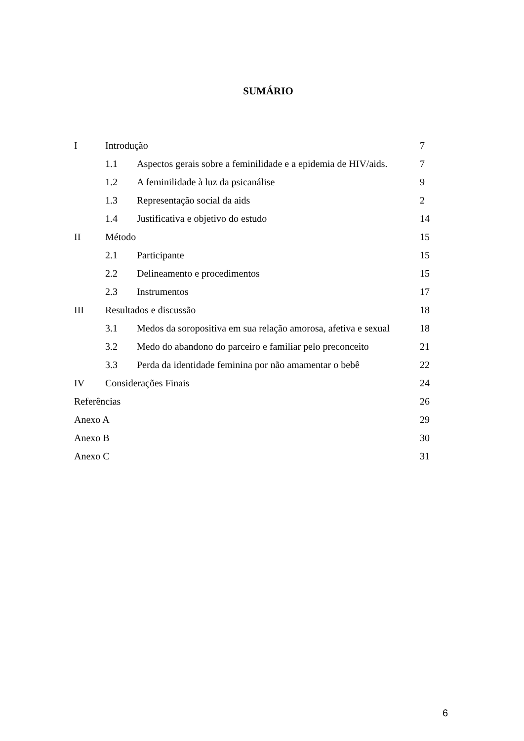SUMÁRIO
| I | Introdução | | 7 |
| | 1.1 | Aspectos gerais sobre a feminilidade e a epidemia de HIV/aids. | 7 |
| | 1.2 | A feminilidade à luz da psicanálise | 9 |
| | 1.3 | Representação social da aids | 2 |
| | 1.4 | Justificativa e objetivo do estudo | 14 |
| II | Método | | 15 |
| | 2.1 | Participante | 15 |
| | 2.2 | Delineamento e procedimentos | 15 |
| | 2.3 | Instrumentos | 17 |
| III | Resultados e discussão | | 18 |
| | 3.1 | Medos da soropositiva em sua relação amorosa, afetiva e sexual | 18 |
| | 3.2 | Medo do abandono do parceiro e familiar pelo preconceito | 21 |
| | 3.3 | Perda da identidade feminina por não amamentar o bebê | 22 |
| IV | Considerações Finais | | 24 |
| Referências | | | 26 |
| Anexo A | | | 29 |
| Anexo B | | | 30 |
| Anexo C | | | 31 |
6